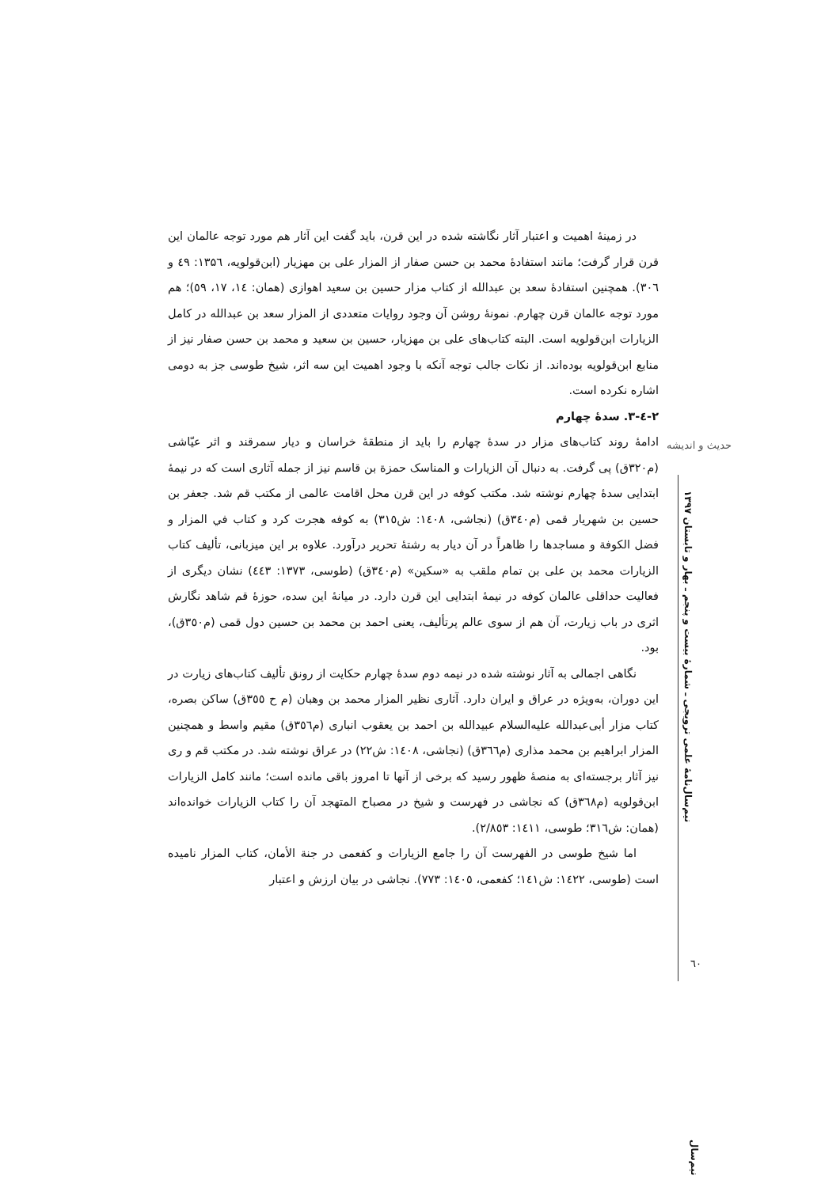در زمینهٔ اهمیت و اعتبار آثار نگاشته شده در این قرن، باید گفت این آثار هم مورد توجه عالمان این قرن قرار گرفت؛ مانند استفادهٔ محمد بن حسن صفار از المزار علی بن مهزیار (ابن‌قولویه، ۱۳۵٦: ٤۹ و ۳۰٦). همچنین استفادهٔ سعد بن عبدالله از کتاب مزار حسین بن سعید اهوازی (همان: ١٤، ١٧، ٥۹)؛ هم مورد توجه عالمان قرن چهارم. نمونهٔ روشن آن وجود روایات متعددی از المزار سعد بن عبدالله در کامل الزیارات ابن‌قولویه است. البته کتاب‌های علی بن مهزیار، حسین بن سعید و محمد بن حسن صفار نیز از منابع ابن‌قولویه بوده‌اند. از نکات جالب توجه آنکه با وجود اهمیت این سه اثر، شیخ طوسی جز به دومی اشاره نکرده است.
۲-٤-۳. سدهٔ چهارم
ادامهٔ روند کتاب‌های مزار در سدهٔ چهارم را باید از منطقهٔ خراسان و دیار سمرقند و اثر عیّاشی (م۳۲۰ق) پی گرفت. به دنبال آن الزیارات و المناسک حمزة بن قاسم نیز از جمله آثاری است که در نیمهٔ ابتدایی سدهٔ چهارم نوشته شد. مکتب کوفه در این قرن محل اقامت عالمی از مکتب قم شد. جعفر بن حسین بن شهریار قمی (م۳٤۰ق) (نجاشی، ١٤۰٨: ش۳١٥) به کوفه هجرت کرد و کتاب في المزار و فضل الكوفة و مساجدها را ظاهراً در آن دیار به رشتهٔ تحریر درآورد. علاوه بر این میزبانی، تألیف کتاب الزیارات محمد بن علی بن تمام ملقب به «سکین» (م۳٤۰ق) (طوسی، ١۳٧۳: ٤٤۳) نشان دیگری از فعالیت حداقلی عالمان کوفه در نیمهٔ ابتدایی این قرن دارد. در میانهٔ این سده، حوزهٔ قم شاهد نگارش اثری در باب زیارت، آن هم از سوی عالم پرتألیف، یعنی احمد بن محمد بن حسین دول قمی (م۳٥۰ق)، بود.
نگاهی اجمالی به آثار نوشته شده در نیمه دوم سدهٔ چهارم حکایت از رونق تألیف کتاب‌های زیارت در این دوران، به‌ویژه در عراق و ایران دارد. آثاری نظیر المزار محمد بن وهبان (م ح ۳٥٥ق) ساکن بصره، کتاب مزار أبی‌عبدالله علیه‌السلام عبیدالله بن احمد بن یعقوب انباری (م۳٥٦ق) مقیم واسط و همچنین المزار ابراهیم بن محمد مذاری (م۳٦٦ق) (نجاشی، ١٤۰٨: ش۲۲) در عراق نوشته شد. در مکتب قم و ری نیز آثار برجسته‌ای به منصهٔ ظهور رسید که برخی از آنها تا امروز باقی مانده است؛ مانند کامل الزیارات ابن‌قولویه (م۳٦٨ق) که نجاشی در فهرست و شیخ در مصباح المتهجد آن را کتاب الزیارات خوانده‌اند (همان: ش۳١٦؛ طوسی، ١٤١١: ۲/٨٥۳).
اما شیخ طوسی در الفهرست آن را جامع الزیارات و کفعمی در جنة الأمان، کتاب المزار نامیده است (طوسی، ١٤۲۲: ش١٤١؛ کفعمی، ١٤۰٥: ٧٧۳). نجاشی در بیان ارزش و اعتبار
حدیث و اندیشه
نیم‌سال‌نامهٔ علمی ترویجی ـ شمارهٔ بیست و پنجم ـ بهار و تابستان ١۳۹٧
٦۰
نیم‌سال